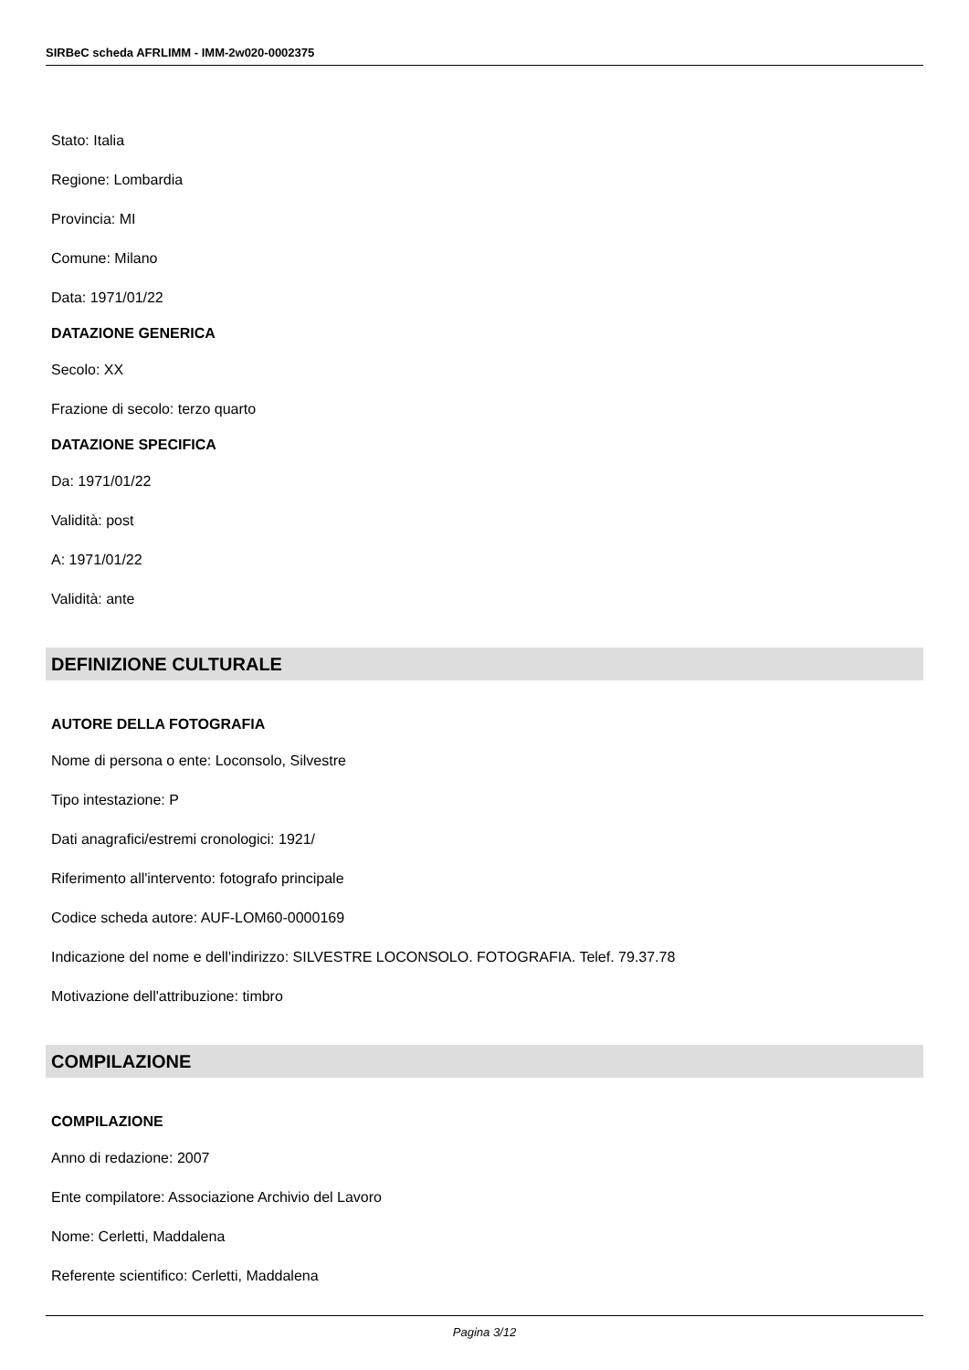SIRBeC scheda AFRLIMM - IMM-2w020-0002375
Stato: Italia
Regione: Lombardia
Provincia: MI
Comune: Milano
Data: 1971/01/22
DATAZIONE GENERICA
Secolo: XX
Frazione di secolo: terzo quarto
DATAZIONE SPECIFICA
Da: 1971/01/22
Validità: post
A: 1971/01/22
Validità: ante
DEFINIZIONE CULTURALE
AUTORE DELLA FOTOGRAFIA
Nome di persona o ente: Loconsolo, Silvestre
Tipo intestazione: P
Dati anagrafici/estremi cronologici: 1921/
Riferimento all'intervento: fotografo principale
Codice scheda autore: AUF-LOM60-0000169
Indicazione del nome e dell'indirizzo: SILVESTRE LOCONSOLO. FOTOGRAFIA. Telef. 79.37.78
Motivazione dell'attribuzione: timbro
COMPILAZIONE
COMPILAZIONE
Anno di redazione: 2007
Ente compilatore: Associazione Archivio del Lavoro
Nome: Cerletti, Maddalena
Referente scientifico: Cerletti, Maddalena
Pagina 3/12